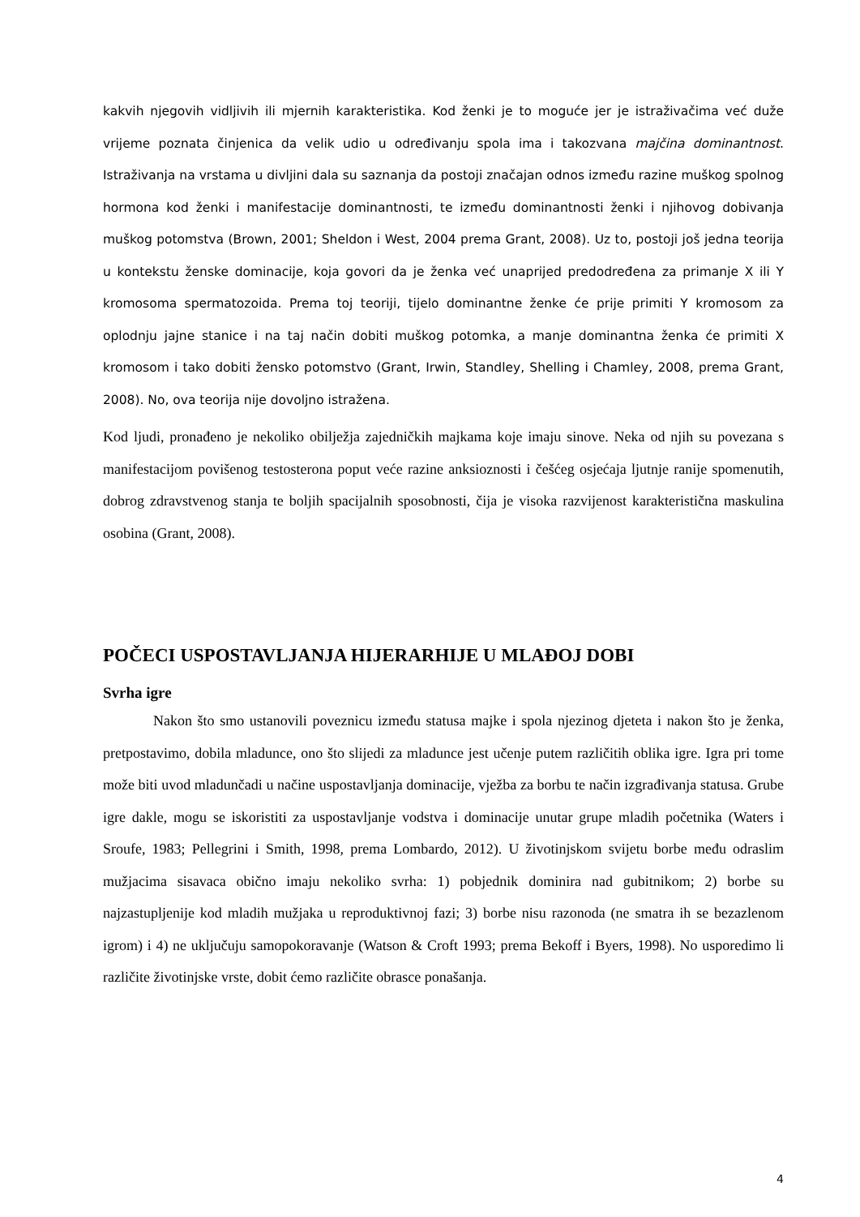kakvih njegovih vidljivih ili mjernih karakteristika. Kod ženki je to moguće jer je istraživačima već duže vrijeme poznata činjenica da velik udio u određivanju spola ima i takozvana majčina dominantnost. Istraživanja na vrstama u divljini dala su saznanja da postoji značajan odnos između razine muškog spolnog hormona kod ženki i manifestacije dominantnosti, te između dominantnosti ženki i njihovog dobivanja muškog potomstva (Brown, 2001; Sheldon i West, 2004 prema Grant, 2008). Uz to, postoji još jedna teorija u kontekstu ženske dominacije, koja govori da je ženka već unaprijed predodređena za primanje X ili Y kromosoma spermatozoida. Prema toj teoriji, tijelo dominantne ženke će prije primiti Y kromosom za oplodnju jajne stanice i na taj način dobiti muškog potomka, a manje dominantna ženka će primiti X kromosom i tako dobiti žensko potomstvo (Grant, Irwin, Standley, Shelling i Chamley, 2008, prema Grant, 2008). No, ova teorija nije dovoljno istražena.
Kod ljudi, pronađeno je nekoliko obilježja zajedničkih majkama koje imaju sinove. Neka od njih su povezana s manifestacijom povišenog testosterona poput veće razine anksioznosti i češćeg osjećaja ljutnje ranije spomenutih, dobrog zdravstvenog stanja te boljih spacijalnih sposobnosti, čija je visoka razvijenost karakteristična maskulina osobina (Grant, 2008).
POČECI USPOSTAVLJANJA HIJERARHIJE U MLAĐOJ DOBI
Svrha igre
Nakon što smo ustanovili poveznicu između statusa majke i spola njezinog djeteta i nakon što je ženka, pretpostavimo, dobila mladunce, ono što slijedi za mladunce jest učenje putem različitih oblika igre. Igra pri tome može biti uvod mladunčadi u načine uspostavljanja dominacije, vježba za borbu te način izgrađivanja statusa. Grube igre dakle, mogu se iskoristiti za uspostavljanje vodstva i dominacije unutar grupe mladih početnika (Waters i Sroufe, 1983; Pellegrini i Smith, 1998, prema Lombardo, 2012). U životinjskom svijetu borbe među odraslim mužjacima sisavaca obično imaju nekoliko svrha: 1) pobjednik dominira nad gubitnikom; 2) borbe su najzastupljenije kod mladih mužjaka u reproduktivnoj fazi; 3) borbe nisu razonoda (ne smatra ih se bezazlenom igrom) i 4) ne uključuju samopokoravanje (Watson & Croft 1993; prema Bekoff i Byers, 1998). No usporedimo li različite životinjske vrste, dobit ćemo različite obrasce ponašanja.
4